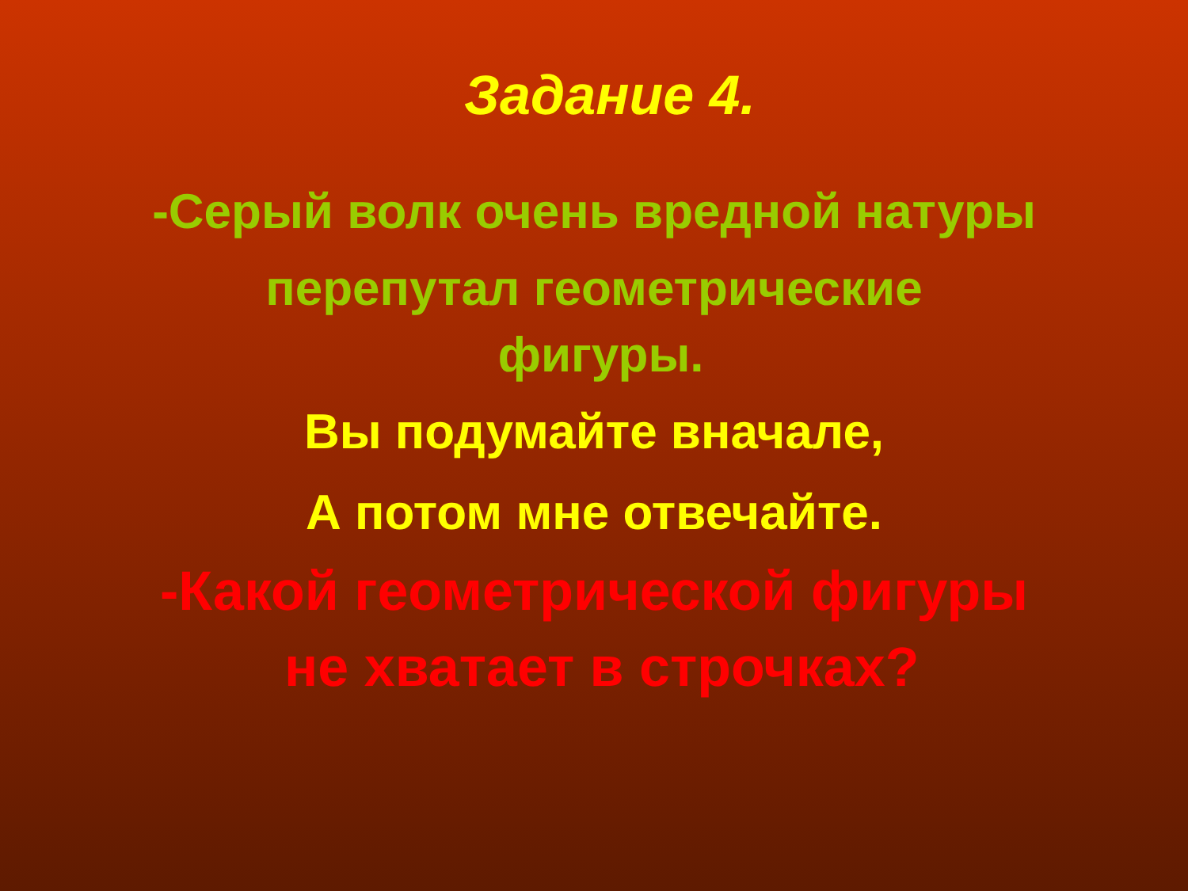Задание 4.
-Серый волк очень вредной натуры
перепутал геометрические
фигуры.
Вы подумайте вначале,
А потом мне отвечайте.
-Какой геометрической фигуры
не хватает в строчках?